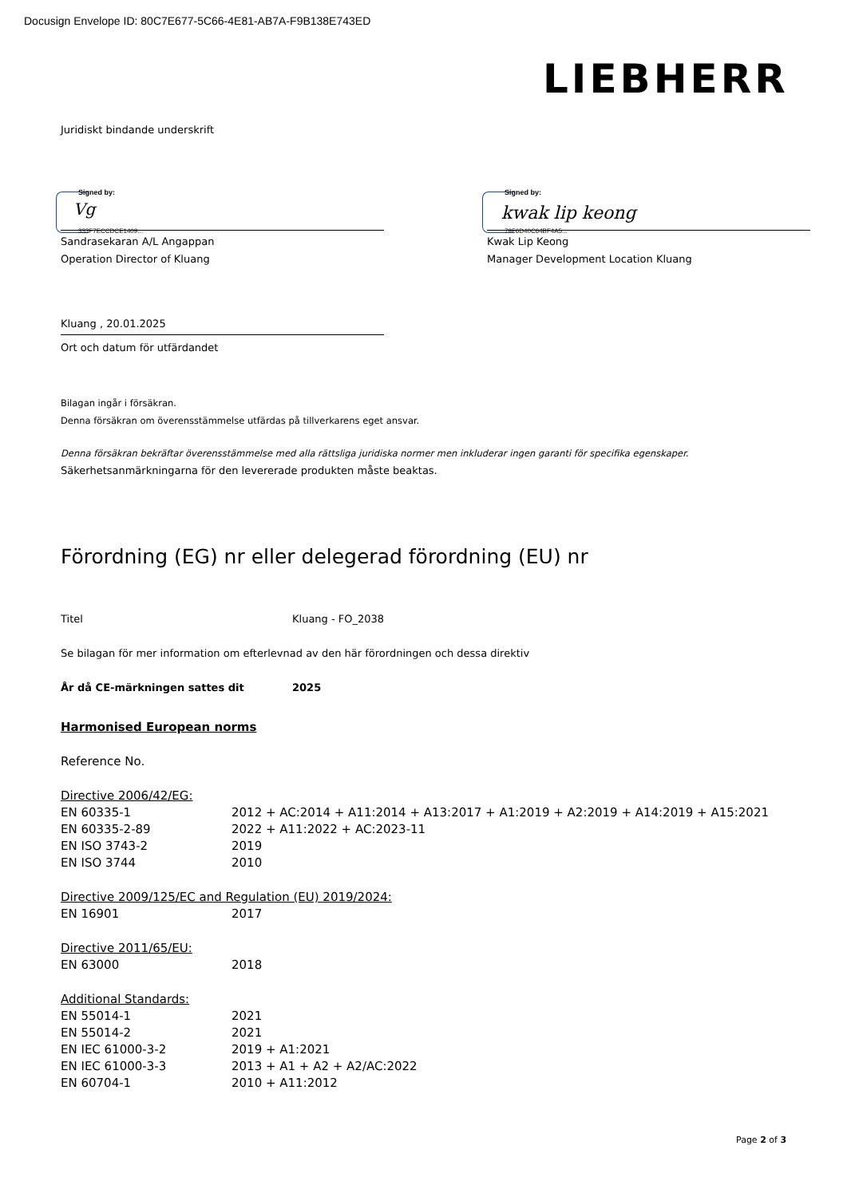Docusign Envelope ID: 80C7E677-5C66-4E81-AB7A-F9B138E743ED
LIEBHERR
Juridiskt bindande underskrift
Signed by:
Vg
333F7ECCDCE1409...
Signed by:
kwak lip keong
79F6D40C64BF4A5...
Sandrasekaran A/L Angappan
Operation Director of Kluang
Kwak Lip Keong
Manager Development Location Kluang
Kluang , 20.01.2025
Ort och datum för utfärdandet
Bilagan ingår i försäkran.
Denna försäkran om överensstämmelse utfärdas på tillverkarens eget ansvar.
Denna försäkran bekräftar överensstämmelse med alla rättsliga juridiska normer men inkluderar ingen garanti för specifika egenskaper.
Säkerhetsanmärkningarna för den levererade produkten måste beaktas.
Förordning (EG) nr eller delegerad förordning (EU) nr
Titel Kluang - FO_2038
Se bilagan för mer information om efterlevnad av den här förordningen och dessa direktiv
År då CE-märkningen sattes dit 2025
Harmonised European norms
Reference No.
| Directive 2006/42/EG: | |
| EN 60335-1 | 2012 + AC:2014 + A11:2014 + A13:2017 + A1:2019 + A2:2019 + A14:2019 + A15:2021 |
| EN 60335-2-89 | 2022 + A11:2022 + AC:2023-11 |
| EN ISO 3743-2 | 2019 |
| EN ISO 3744 | 2010 |
| Directive 2009/125/EC and Regulation (EU) 2019/2024: | |
| EN 16901 | 2017 |
| Directive 2011/65/EU: | |
| EN 63000 | 2018 |
| Additional Standards: | |
| EN 55014-1 | 2021 |
| EN 55014-2 | 2021 |
| EN IEC 61000-3-2 | 2019 + A1:2021 |
| EN IEC 61000-3-3 | 2013 + A1 + A2 + A2/AC:2022 |
| EN 60704-1 | 2010 + A11:2012 |
Page 2 of 3